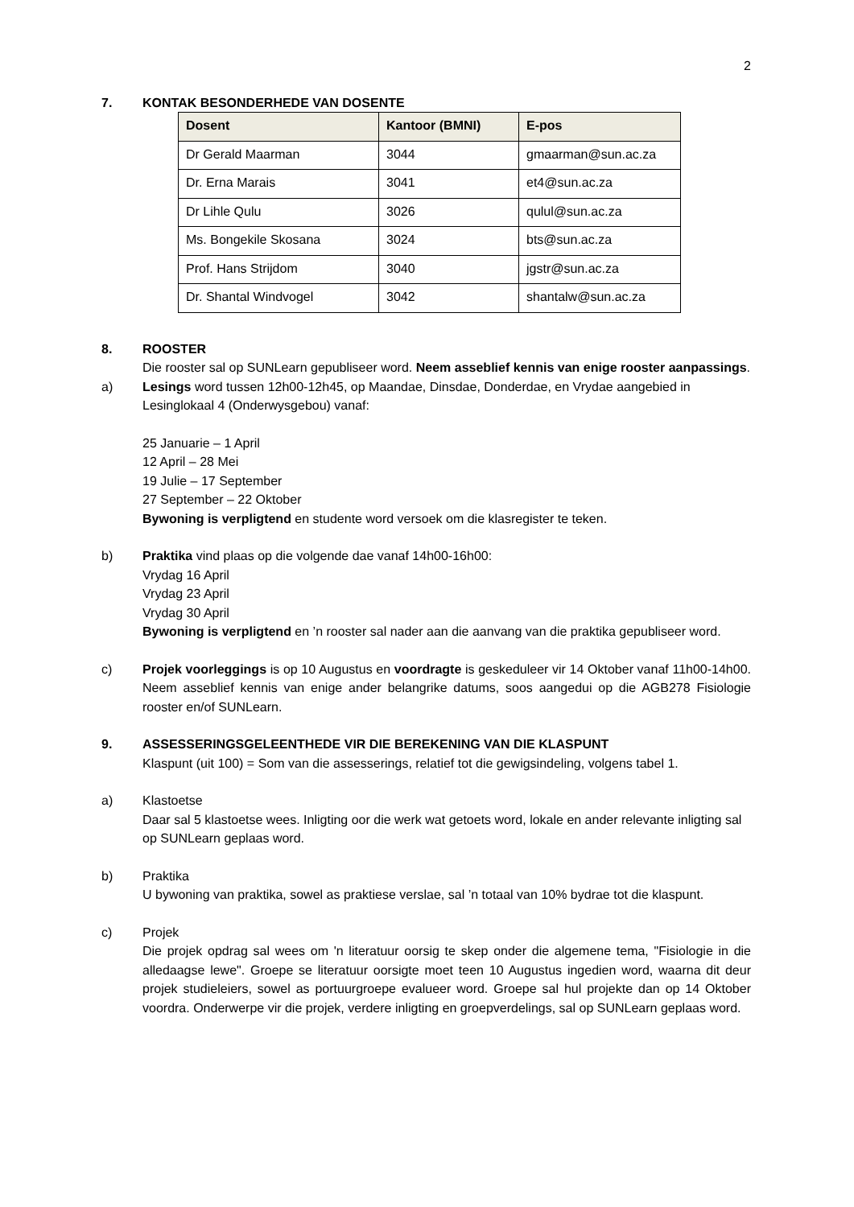2
7. KONTAK BESONDERHEDE VAN DOSENTE
| Dosent | Kantoor (BMNI) | E-pos |
| --- | --- | --- |
| Dr Gerald Maarman | 3044 | gmaarman@sun.ac.za |
| Dr. Erna Marais | 3041 | et4@sun.ac.za |
| Dr Lihle Qulu | 3026 | qulul@sun.ac.za |
| Ms. Bongekile Skosana | 3024 | bts@sun.ac.za |
| Prof. Hans Strijdom | 3040 | jgstr@sun.ac.za |
| Dr. Shantal Windvogel | 3042 | shantalw@sun.ac.za |
8. ROOSTER
Die rooster sal op SUNLearn gepubliseer word. Neem asseblief kennis van enige rooster aanpassings.
a) Lesings word tussen 12h00-12h45, op Maandae, Dinsdae, Donderdae, en Vrydae aangebied in Lesinglokaal 4 (Onderwysgebou) vanaf:
25 Januarie – 1 April
12 April – 28 Mei
19 Julie – 17 September
27 September – 22 Oktober
Bywoning is verpligtend en studente word versoek om die klasregister te teken.
b) Praktika vind plaas op die volgende dae vanaf 14h00-16h00:
Vrydag 16 April
Vrydag 23 April
Vrydag 30 April
Bywoning is verpligtend en ’n rooster sal nader aan die aanvang van die praktika gepubliseer word.
c) Projek voorleggings is op 10 Augustus en voordragte is geskeduleer vir 14 Oktober vanaf 11h00-14h00. Neem asseblief kennis van enige ander belangrike datums, soos aangedui op die AGB278 Fisiologie rooster en/of SUNLearn.
9. ASSESSERINGSGELEENTHEDE VIR DIE BEREKENING VAN DIE KLASPUNT
Klaspunt (uit 100) = Som van die assesserings, relatief tot die gewigsindeling, volgens tabel 1.
a) Klastoetse
Daar sal 5 klastoetse wees. Inligting oor die werk wat getoets word, lokale en ander relevante inligting sal op SUNLearn geplaas word.
b) Praktika
U bywoning van praktika, sowel as praktiese verslae, sal ’n totaal van 10% bydrae tot die klaspunt.
c) Projek
Die projek opdrag sal wees om 'n literatuur oorsig te skep onder die algemene tema, "Fisiologie in die alledaagse lewe". Groepe se literatuur oorsigte moet teen 10 Augustus ingedien word, waarna dit deur projek studieleiers, sowel as portuurgroepe evalueer word. Groepe sal hul projekte dan op 14 Oktober voordra. Onderwerpe vir die projek, verdere inligting en groepverdelings, sal op SUNLearn geplaas word.